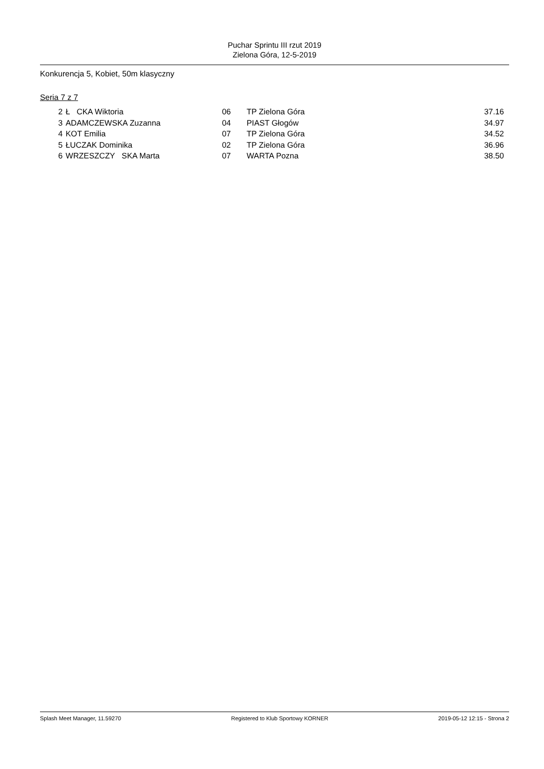Puchar Sprintu III rzut 2019
Zielona Góra, 12-5-2019
Konkurencja 5, Kobiet, 50m klasyczny
Seria 7 z 7
| 2 | Ł CKA Wiktoria | 06 | TP Zielona Góra | 37.16 |
| 3 | ADAMCZEWSKA Zuzanna | 04 | PIAST Głogów | 34.97 |
| 4 | KOT Emilia | 07 | TP Zielona Góra | 34.52 |
| 5 | ŁUCZAK Dominika | 02 | TP Zielona Góra | 36.96 |
| 6 | WRZESZCZY SKA Marta | 07 | WARTA Pozna | 38.50 |
Splash Meet Manager, 11.59270 Registered to Klub Sportowy KORNER 2019-05-12 12:15 - Strona 2